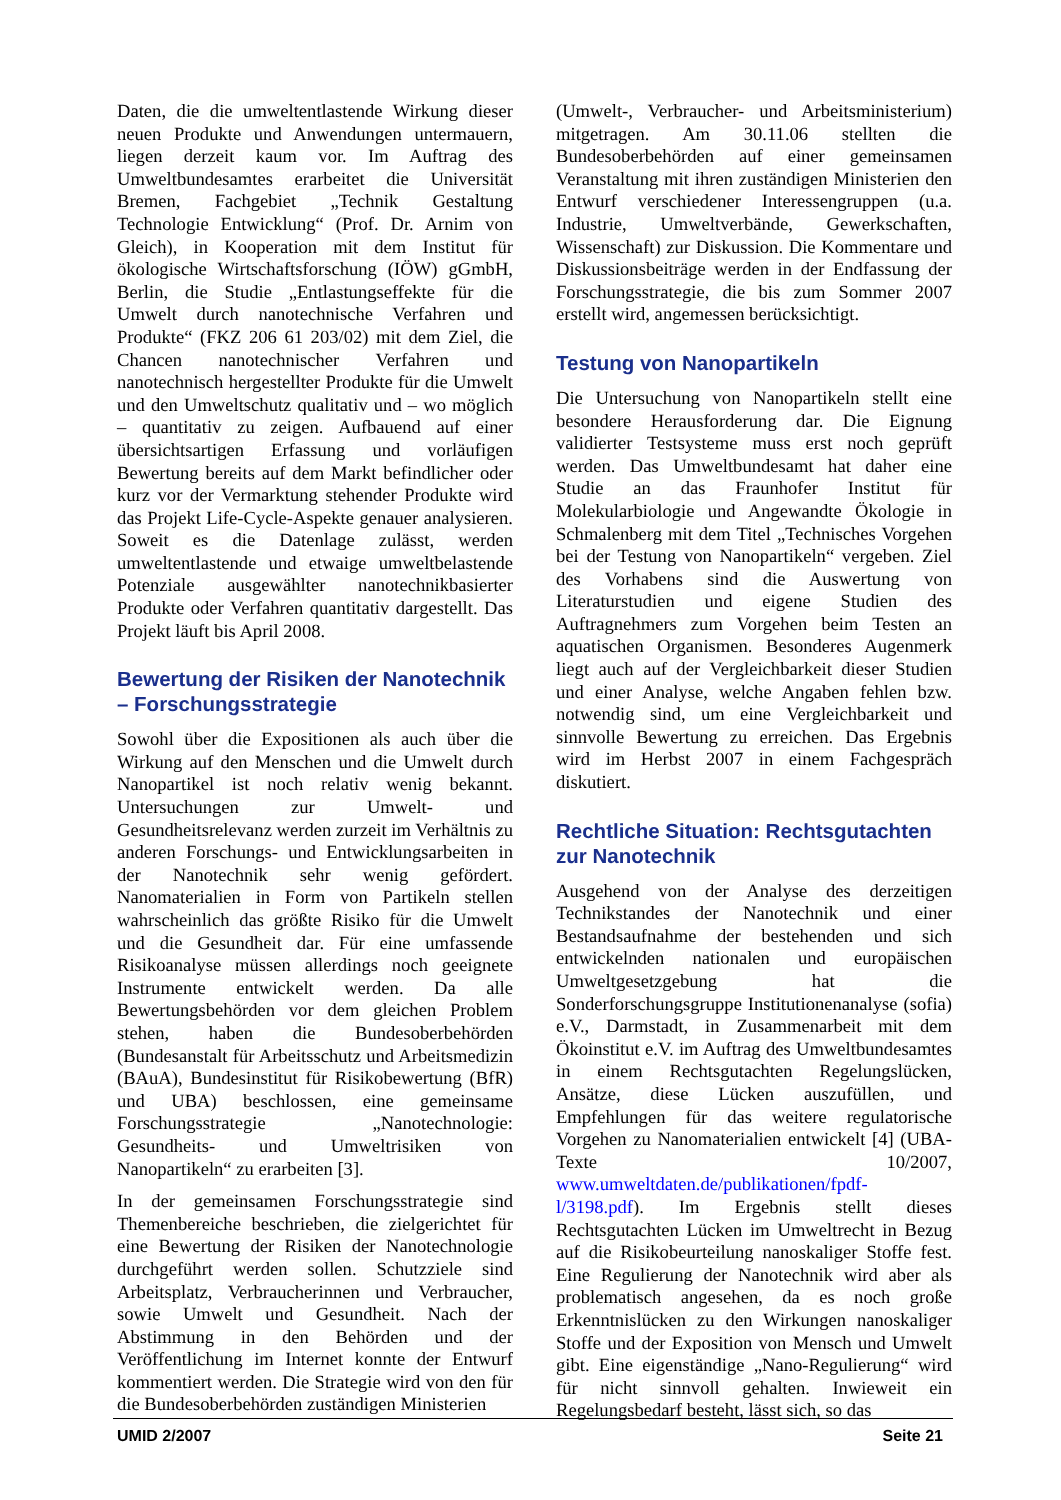Daten, die die umweltentlastende Wirkung dieser neuen Produkte und Anwendungen untermauern, liegen derzeit kaum vor. Im Auftrag des Umweltbundesamtes erarbeitet die Universität Bremen, Fachgebiet „Technik Gestaltung Technologie Entwicklung“ (Prof. Dr. Arnim von Gleich), in Kooperation mit dem Institut für ökologische Wirtschaftsforschung (IÖW) gGmbH, Berlin, die Studie „Entlastungseffekte für die Umwelt durch nanotechnische Verfahren und Produkte“ (FKZ 206 61 203/02) mit dem Ziel, die Chancen nanotechnischer Verfahren und nanotechnisch hergestellter Produkte für die Umwelt und den Umweltschutz qualitativ und – wo möglich – quantitativ zu zeigen. Aufbauend auf einer übersichtsartigen Erfassung und vorläufigen Bewertung bereits auf dem Markt befindlicher oder kurz vor der Vermarktung stehender Produkte wird das Projekt Life-Cycle-Aspekte genauer analysieren. Soweit es die Datenlage zulässt, werden umweltentlastende und etwaige umweltbelastende Potenziale ausgewählter nanotechnikbasierter Produkte oder Verfahren quantitativ dargestellt. Das Projekt läuft bis April 2008.
Bewertung der Risiken der Nanotechnik – Forschungsstrategie
Sowohl über die Expositionen als auch über die Wirkung auf den Menschen und die Umwelt durch Nanopartikel ist noch relativ wenig bekannt. Untersuchungen zur Umwelt- und Gesundheitsrelevanz werden zurzeit im Verhältnis zu anderen Forschungs- und Entwicklungsarbeiten in der Nanotechnik sehr wenig gefördert. Nanomaterialien in Form von Partikeln stellen wahrscheinlich das größte Risiko für die Umwelt und die Gesundheit dar. Für eine umfassende Risikoanalyse müssen allerdings noch geeignete Instrumente entwickelt werden. Da alle Bewertungsbehörden vor dem gleichen Problem stehen, haben die Bundesoberbehörden (Bundesanstalt für Arbeitsschutz und Arbeitsmedizin (BAuA), Bundesinstitut für Risikobewertung (BfR) und UBA) beschlossen, eine gemeinsame Forschungsstrategie „Nanotechnologie: Gesundheits- und Umweltrisiken von Nanopartikeln“ zu erarbeiten [3].
In der gemeinsamen Forschungsstrategie sind Themenbereiche beschrieben, die zielgerichtet für eine Bewertung der Risiken der Nanotechnologie durchgeführt werden sollen. Schutzziele sind Arbeitsplatz, Verbraucherinnen und Verbraucher, sowie Umwelt und Gesundheit. Nach der Abstimmung in den Behörden und der Veröffentlichung im Internet konnte der Entwurf kommentiert werden. Die Strategie wird von den für die Bundesoberbehörden zuständigen Ministerien
(Umwelt-, Verbraucher- und Arbeitsministerium) mitgetragen. Am 30.11.06 stellten die Bundesoberbehörden auf einer gemeinsamen Veranstaltung mit ihren zuständigen Ministerien den Entwurf verschiedener Interessengruppen (u.a. Industrie, Umweltverbände, Gewerkschaften, Wissenschaft) zur Diskussion. Die Kommentare und Diskussionsbeiträge werden in der Endfassung der Forschungsstrategie, die bis zum Sommer 2007 erstellt wird, angemessen berücksichtigt.
Testung von Nanopartikeln
Die Untersuchung von Nanopartikeln stellt eine besondere Herausforderung dar. Die Eignung validierter Testsysteme muss erst noch geprüft werden. Das Umweltbundesamt hat daher eine Studie an das Fraunhofer Institut für Molekularbiologie und Angewandte Ökologie in Schmalenberg mit dem Titel „Technisches Vorgehen bei der Testung von Nanopartikeln“ vergeben. Ziel des Vorhabens sind die Auswertung von Literaturstudien und eigene Studien des Auftragnehmers zum Vorgehen beim Testen an aquatischen Organismen. Besonderes Augenmerk liegt auch auf der Vergleichbarkeit dieser Studien und einer Analyse, welche Angaben fehlen bzw. notwendig sind, um eine Vergleichbarkeit und sinnvolle Bewertung zu erreichen. Das Ergebnis wird im Herbst 2007 in einem Fachgespräch diskutiert.
Rechtliche Situation: Rechtsgutachten zur Nanotechnik
Ausgehend von der Analyse des derzeitigen Technikstandes der Nanotechnik und einer Bestandsaufnahme der bestehenden und sich entwickelnden nationalen und europäischen Umweltgesetzgebung hat die Sonderforschungsgruppe Institutionenanalyse (sofia) e.V., Darmstadt, in Zusammenarbeit mit dem Ökoinstitut e.V. im Auftrag des Umweltbundesamtes in einem Rechtsgutachten Regelungslücken, Ansätze, diese Lücken auszufüllen, und Empfehlungen für das weitere regulatorische Vorgehen zu Nanomaterialien entwickelt [4] (UBA-Texte 10/2007, www.umweltdaten.de/publikationen/fpdf-l/3198.pdf). Im Ergebnis stellt dieses Rechtsgutachten Lücken im Umweltrecht in Bezug auf die Risikobeurteilung nanoskaliger Stoffe fest. Eine Regulierung der Nanotechnik wird aber als problematisch angesehen, da es noch große Erkenntnislücken zu den Wirkungen nanoskaliger Stoffe und der Exposition von Mensch und Umwelt gibt. Eine eigenständige „Nano-Regulierung“ wird für nicht sinnvoll gehalten. Inwieweit ein Regelungsbedarf besteht, lässt sich, so das
UMID 2/2007 Seite 21